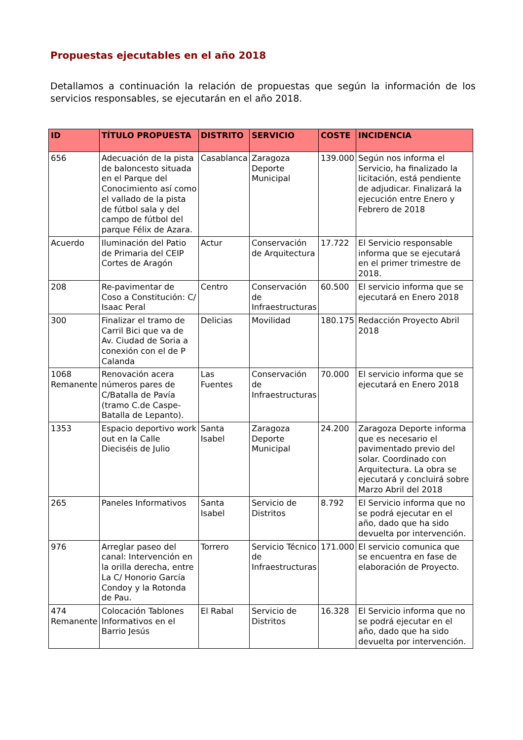Propuestas ejecutables en el año 2018
Detallamos a continuación la relación de propuestas que según la información de los servicios responsables, se ejecutarán en el año 2018.
| ID | TÍTULO PROPUESTA | DISTRITO | SERVICIO | COSTE | INCIDENCIA |
| --- | --- | --- | --- | --- | --- |
| 656 | Adecuación de la pista de baloncesto situada en el Parque del Conocimiento así como el vallado de la pista de fútbol sala y del campo de fútbol del parque Félix de Azara. | Casablanca | Zaragoza Deporte Municipal | 139.000 | Según nos informa el Servicio, ha finalizado la licitación, está pendiente de adjudicar. Finalizará la ejecución entre Enero y Febrero de 2018 |
| Acuerdo | Iluminación del Patio de Primaria del CEIP Cortes de Aragón | Actur | Conservación de Arquitectura | 17.722 | El Servicio responsable informa que se ejecutará en el primer trimestre de 2018. |
| 208 | Re-pavimentar de Coso a Constitución: C/ Isaac Peral | Centro | Conservación de Infraestructuras | 60.500 | El servicio informa que se ejecutará en Enero 2018 |
| 300 | Finalizar el tramo de Carril Bici que va de Av. Ciudad de Soria a conexión con el de P Calanda | Delicias | Movilidad | 180.175 | Redacción Proyecto Abril 2018 |
| 1068 Remanente | Renovación acera números pares de C/Batalla de Pavía (tramo C.de Caspe-Batalla de Lepanto). | Las Fuentes | Conservación de Infraestructuras | 70.000 | El servicio informa que se ejecutará en Enero 2018 |
| 1353 | Espacio deportivo work out en la Calle Dieciséis de Julio | Santa Isabel | Zaragoza Deporte Municipal | 24.200 | Zaragoza Deporte informa que es necesario el pavimentado previo del solar. Coordinado con Arquitectura. La obra se ejecutará y concluirá sobre Marzo Abril del 2018 |
| 265 | Paneles Informativos | Santa Isabel | Servicio de Distritos | 8.792 | El Servicio informa que no se podrá ejecutar en el año, dado que ha sido devuelta por intervención. |
| 976 | Arreglar paseo del canal: Intervención en la orilla derecha, entre La C/ Honorio García Condoy y la Rotonda de Pau. | Torrero | Servicio Técnico de Infraestructuras | 171.000 | El servicio comunica que se encuentra en fase de elaboración de Proyecto. |
| 474 Remanente | Colocación Tablones Informativos en el Barrio Jesús | El Rabal | Servicio de Distritos | 16.328 | El Servicio informa que no se podrá ejecutar en el año, dado que ha sido devuelta por intervención. |